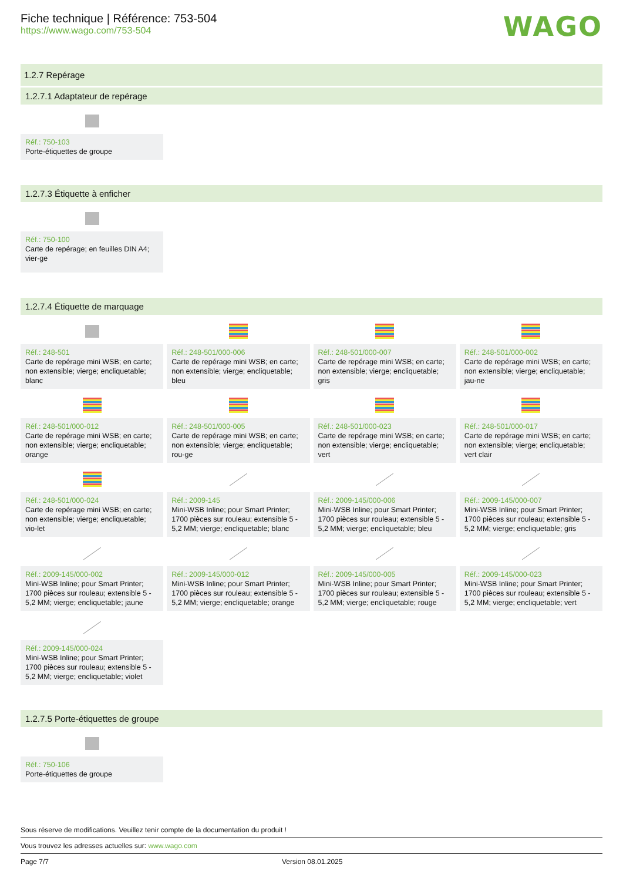Fiche technique | Référence: 753-504
https://www.wago.com/753-504
WAGO
1.2.7 Repérage
1.2.7.1 Adaptateur de repérage
Réf.: 750-103
Porte-étiquettes de groupe
1.2.7.3 Étiquette à enficher
Réf.: 750-100
Carte de repérage; en feuilles DIN A4; vier-ge
1.2.7.4 Étiquette de marquage
Réf.: 248-501
Carte de repérage mini WSB; en carte; non extensible; vierge; encliquetable; blanc
Réf.: 248-501/000-006
Carte de repérage mini WSB; en carte; non extensible; vierge; encliquetable; bleu
Réf.: 248-501/000-007
Carte de repérage mini WSB; en carte; non extensible; vierge; encliquetable; gris
Réf.: 248-501/000-002
Carte de repérage mini WSB; en carte; non extensible; vierge; encliquetable; jau-ne
Réf.: 248-501/000-012
Carte de repérage mini WSB; en carte; non extensible; vierge; encliquetable; orange
Réf.: 248-501/000-005
Carte de repérage mini WSB; en carte; non extensible; vierge; encliquetable; rou-ge
Réf.: 248-501/000-023
Carte de repérage mini WSB; en carte; non extensible; vierge; encliquetable; vert
Réf.: 248-501/000-017
Carte de repérage mini WSB; en carte; non extensible; vierge; encliquetable; vert clair
Réf.: 248-501/000-024
Carte de repérage mini WSB; en carte; non extensible; vierge; encliquetable; vio-let
Réf.: 2009-145
Mini-WSB Inline; pour Smart Printer; 1700 pièces sur rouleau; extensible 5 - 5,2 MM; vierge; encliquetable; blanc
Réf.: 2009-145/000-006
Mini-WSB Inline; pour Smart Printer; 1700 pièces sur rouleau; extensible 5 - 5,2 MM; vierge; encliquetable; bleu
Réf.: 2009-145/000-007
Mini-WSB Inline; pour Smart Printer; 1700 pièces sur rouleau; extensible 5 - 5,2 MM; vierge; encliquetable; gris
Réf.: 2009-145/000-002
Mini-WSB Inline; pour Smart Printer; 1700 pièces sur rouleau; extensible 5 - 5,2 MM; vierge; encliquetable; jaune
Réf.: 2009-145/000-012
Mini-WSB Inline; pour Smart Printer; 1700 pièces sur rouleau; extensible 5 - 5,2 MM; vierge; encliquetable; orange
Réf.: 2009-145/000-005
Mini-WSB Inline; pour Smart Printer; 1700 pièces sur rouleau; extensible 5 - 5,2 MM; vierge; encliquetable; rouge
Réf.: 2009-145/000-023
Mini-WSB Inline; pour Smart Printer; 1700 pièces sur rouleau; extensible 5 - 5,2 MM; vierge; encliquetable; vert
Réf.: 2009-145/000-024
Mini-WSB Inline; pour Smart Printer; 1700 pièces sur rouleau; extensible 5 - 5,2 MM; vierge; encliquetable; violet
1.2.7.5 Porte-étiquettes de groupe
Réf.: 750-106
Porte-étiquettes de groupe
Sous réserve de modifications. Veuillez tenir compte de la documentation du produit !
Vous trouvez les adresses actuelles sur: www.wago.com
Page 7/7 Version 08.01.2025